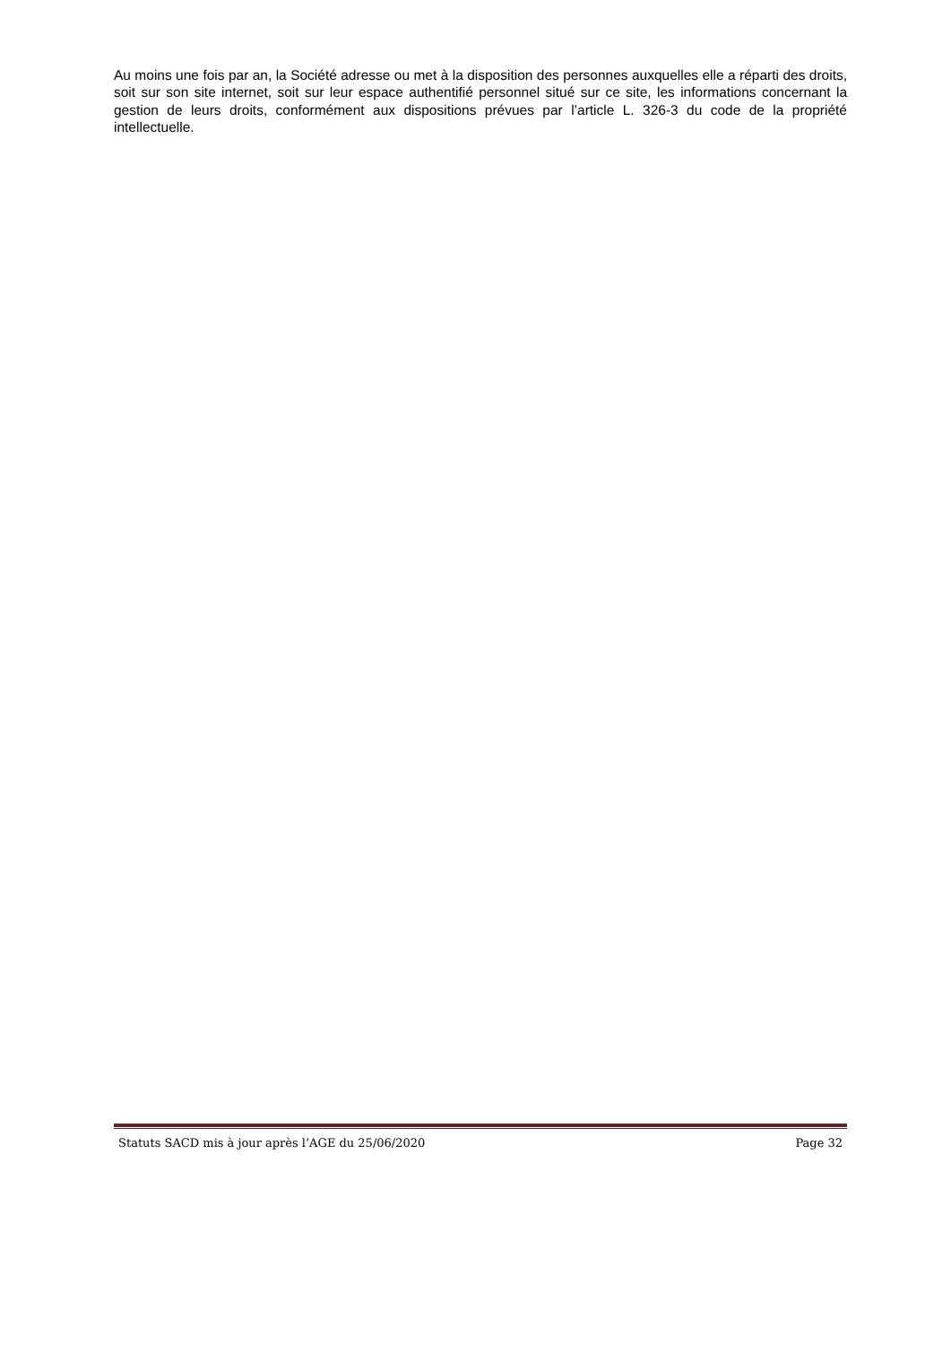Au moins une fois par an, la Société adresse ou met à la disposition des personnes auxquelles elle a réparti des droits, soit sur son site internet, soit sur leur espace authentifié personnel situé sur ce site, les informations concernant la gestion de leurs droits, conformément aux dispositions prévues par l’article L. 326-3 du code de la propriété intellectuelle.
Statuts SACD mis à jour après l’AGE du 25/06/2020 Page 32